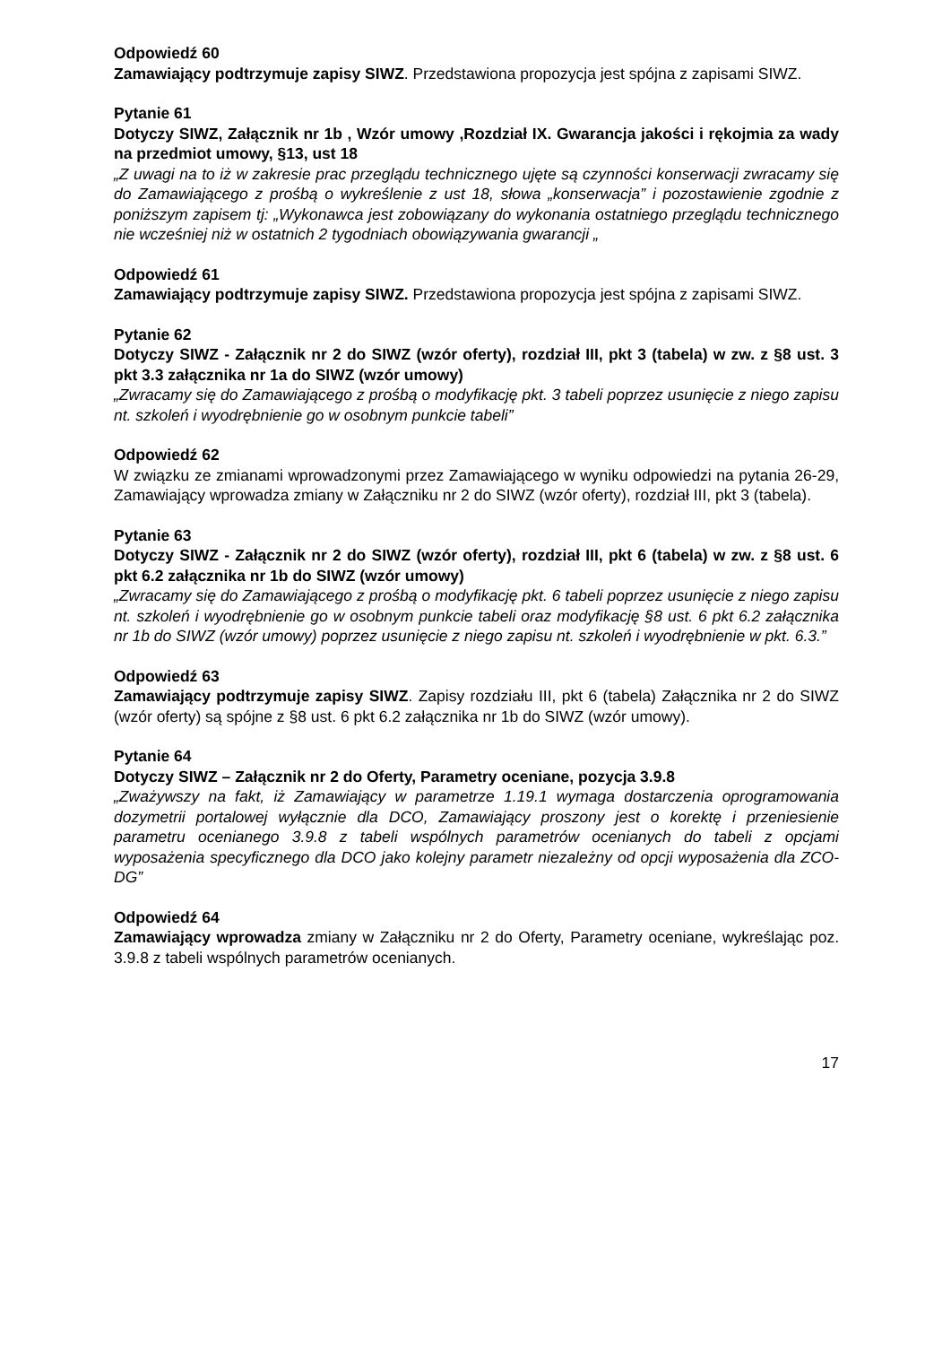Odpowiedź 60
Zamawiający podtrzymuje zapisy SIWZ. Przedstawiona propozycja jest spójna z zapisami SIWZ.
Pytanie 61
Dotyczy SIWZ, Załącznik nr 1b , Wzór umowy ,Rozdział IX. Gwarancja jakości i rękojmia za wady na przedmiot umowy, §13, ust 18
„Z uwagi na to iż w zakresie prac przeglądu technicznego ujęte są czynności konserwacji zwracamy się do Zamawiającego z prośbą o wykreślenie z ust 18, słowa „konserwacja” i pozostawienie zgodnie z poniższym zapisem tj: „Wykonawca jest zobowiązany do wykonania ostatniego przeglądu technicznego nie wcześniej niż w ostatnich 2 tygodniach obowiązywania gwarancji „
Odpowiedź 61
Zamawiający podtrzymuje zapisy SIWZ. Przedstawiona propozycja jest spójna z zapisami SIWZ.
Pytanie 62
Dotyczy SIWZ - Załącznik nr 2 do SIWZ (wzór oferty), rozdział III, pkt 3 (tabela) w zw. z §8 ust. 3 pkt 3.3 załącznika nr 1a do SIWZ (wzór umowy)
„Zwracamy się do Zamawiającego z prośbą o modyfikację pkt. 3 tabeli poprzez usunięcie z niego zapisu nt. szkoleń i wyodrębnienie go w osobnym punkcie tabeli”
Odpowiedź 62
W związku ze zmianami wprowadzonymi przez Zamawiającego w wyniku odpowiedzi na pytania 26-29, Zamawiający wprowadza zmiany w Załączniku nr 2 do SIWZ (wzór oferty), rozdział III, pkt 3 (tabela).
Pytanie 63
Dotyczy SIWZ - Załącznik nr 2 do SIWZ (wzór oferty), rozdział III, pkt 6 (tabela) w zw. z §8 ust. 6 pkt 6.2 załącznika nr 1b do SIWZ (wzór umowy)
„Zwracamy się do Zamawiającego z prośbą o modyfikację pkt. 6 tabeli poprzez usunięcie z niego zapisu nt. szkoleń i wyodrębnienie go w osobnym punkcie tabeli oraz modyfikację §8 ust. 6 pkt 6.2 załącznika nr 1b do SIWZ (wzór umowy) poprzez usunięcie z niego zapisu nt. szkoleń i wyodrębnienie w pkt. 6.3.”
Odpowiedź 63
Zamawiający podtrzymuje zapisy SIWZ. Zapisy rozdziału III, pkt 6 (tabela) Załącznika nr 2 do SIWZ (wzór oferty) są spójne z §8 ust. 6 pkt 6.2 załącznika nr 1b do SIWZ (wzór umowy).
Pytanie 64
Dotyczy SIWZ – Załącznik nr 2 do Oferty, Parametry oceniane, pozycja 3.9.8
„Zważywszy na fakt, iż Zamawiający w parametrze 1.19.1 wymaga dostarczenia oprogramowania dozymetrii portalowej wyłącznie dla DCO, Zamawiający proszony jest o korektę i przeniesienie parametru ocenianego 3.9.8 z tabeli wspólnych parametrów ocenianych do tabeli z opcjami wyposażenia specyficznego dla DCO jako kolejny parametr niezależny od opcji wyposażenia dla ZCO-DG”
Odpowiedź 64
Zamawiający wprowadza zmiany w Załączniku nr 2 do Oferty, Parametry oceniane, wykreślając poz. 3.9.8 z tabeli wspólnych parametrów ocenianych.
17